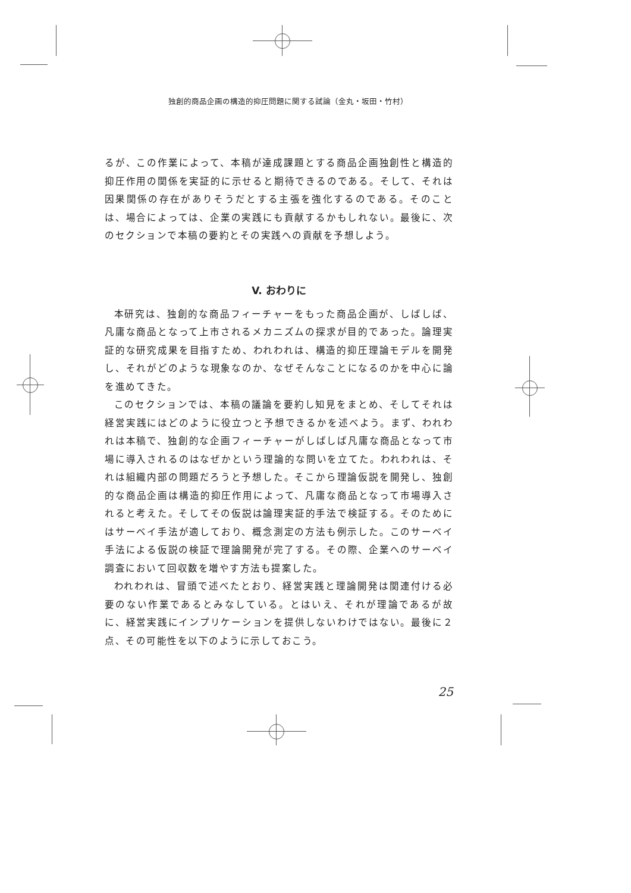独創的商品企画の構造的抑圧問題に関する試論（金丸・坂田・竹村）
るが、この作業によって、本稿が達成課題とする商品企画独創性と構造的抑圧作用の関係を実証的に示せると期待できるのである。そして、それは因果関係の存在がありそうだとする主張を強化するのである。そのことは、場合によっては、企業の実践にも貢献するかもしれない。最後に、次のセクションで本稿の要約とその実践への貢献を予想しよう。
V. おわりに
本研究は、独創的な商品フィーチャーをもった商品企画が、しばしば、凡庸な商品となって上市されるメカニズムの探求が目的であった。論理実証的な研究成果を目指すため、われわれは、構造的抑圧理論モデルを開発し、それがどのような現象なのか、なぜそんなことになるのかを中心に論を進めてきた。
このセクションでは、本稿の議論を要約し知見をまとめ、そしてそれは経営実践にはどのように役立つと予想できるかを述べよう。まず、われわれは本稿で、独創的な企画フィーチャーがしばしば凡庸な商品となって市場に導入されるのはなぜかという理論的な問いを立てた。われわれは、それは組織内部の問題だろうと予想した。そこから理論仮説を開発し、独創的な商品企画は構造的抑圧作用によって、凡庸な商品となって市場導入されると考えた。そしてその仮説は論理実証的手法で検証する。そのためにはサーベイ手法が適しており、概念測定の方法も例示した。このサーベイ手法による仮説の検証で理論開発が完了する。その際、企業へのサーベイ調査において回収数を増やす方法も提案した。
われわれは、冒頭で述べたとおり、経営実践と理論開発は関連付ける必要のない作業であるとみなしている。とはいえ、それが理論であるが故に、経営実践にインプリケーションを提供しないわけではない。最後に２点、その可能性を以下のように示しておこう。
25